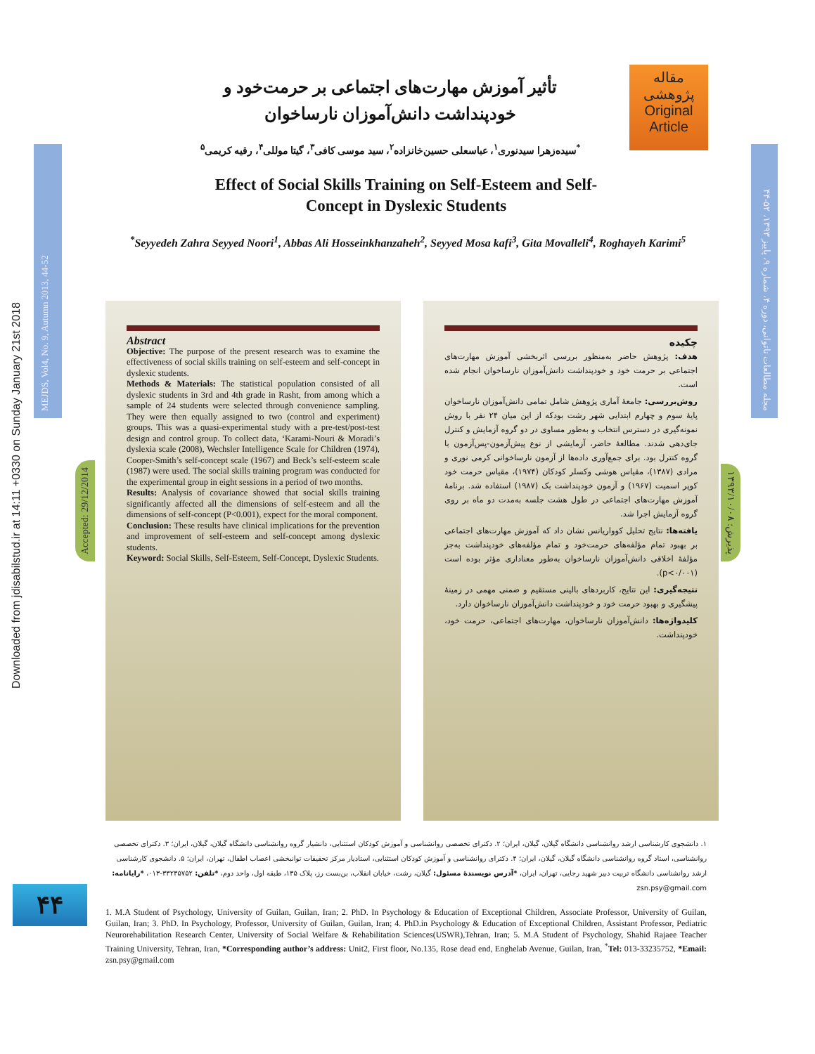Downloaded from jdisabilstud.ir at 14:11 +0330 on Sunday January 21st 2018
MEJDS, Vol4, No. 9, Autumn 2013, 44-52
مجله مطالعات ناتوانی، دوره ۴، شماره ۹، پاییز ۱۳۹۳، ۵۲-۴۴
مقاله
پژوهشی
Original
Article
تأثیر آموزش مهارت‌های اجتماعی بر حرمت‌خود و خودپنداشت دانش‌آموزان نارساخوان
<sup>*</sup> سیده‌زهرا سیدنوری<sup>۱</sup>، عباسعلی حسین‌خانزاده<sup>۲</sup>، سید موسی کافی<sup>۳</sup>، گیتا موللی<sup>۴</sup>، رقیه کریمی<sup>۵</sup>
Effect of Social Skills Training on Self-Esteem and Self-Concept in Dyslexic Students
<sup>*</sup> Seyyedeh Zahra Seyyed Noori<sup>1</sup>, Abbas Ali Hosseinkhanzaheh<sup>2</sup>, Seyyed Mosa kafi<sup>3</sup>, Gita Movalleli<sup>4</sup>, Roghayeh Karimi<sup>5</sup>
Accepted: 29/12/2014
پذیرش: ۱۳۹۳/۱۰/۰۸
Abstract
Objective: The purpose of the present research was to examine the effectiveness of social skills training on self-esteem and self-concept in dyslexic students.
Methods & Materials: The statistical population consisted of all dyslexic students in 3rd and 4th grade in Rasht, from among which a sample of 24 students were selected through convenience sampling. They were then equally assigned to two (control and experiment) groups. This was a quasi-experimental study with a pre-test/post-test design and control group. To collect data, ‘Karami-Nouri & Moradi’s dyslexia scale (2008), Wechsler Intelligence Scale for Children (1974), Cooper-Smith’s self-concept scale (1967) and Beck’s self-esteem scale (1987) were used. The social skills training program was conducted for the experimental group in eight sessions in a period of two months.
Results: Analysis of covariance showed that social skills training significantly affected all the dimensions of self-esteem and all the dimensions of self-concept (P<0.001), expect for the moral component.
Conclusion: These results have clinical implications for the prevention and improvement of self-esteem and self-concept among dyslexic students.
Keyword: Social Skills, Self-Esteem, Self-Concept, Dyslexic Students.
چکیده
هدف: پژوهش حاضر به‌منظور بررسی اثربخشی آموزش مهارت‌های اجتماعی بر حرمت خود و خودپنداشت دانش‌آموزان نارساخوان انجام شده است.
روش‌بررسی: جامعهٔ آماری پژوهش شامل تمامی دانش‌آموزان نارساخوان پایهٔ سوم و چهارم ابتدایی شهر رشت بودکه از این میان ۲۴ نفر با روش نمونه‌گیری در دسترس انتخاب و به‌طور مساوی در دو گروه آزمایش و کنترل جای‌دهی شدند. مطالعهٔ حاضر، آزمایشی از نوع پیش‌آزمون-پس‌آزمون با گروه کنترل بود. برای جمع‌آوری داده‌ها از آزمون نارساخوانی کرمی نوری و مرادی (۱۳۸۷)، مقیاس هوشی وکسلر کودکان (۱۹۷۴)، مقیاس حرمت خود کوپر اسمیت (۱۹۶۷) و آزمون خودپنداشت بک (۱۹۸۷) استفاده شد. برنامهٔ آموزش مهارت‌های اجتماعی در طول هشت جلسه به‌مدت دو ماه بر روی گروه آزمایش اجرا شد.
یافته‌ها: نتایج تحلیل کوواریانس نشان داد که آموزش مهارت‌های اجتماعی بر بهبود تمام مؤلفه‌های حرمت‌خود و تمام مؤلفه‌های خودپنداشت به‌جز مؤلفهٔ اخلاقی دانش‌آموزان نارساخوان به‌طور معناداری مؤثر بوده است (p<۰/۰۰۱).
نتیجه‌گیری: این نتایج، کاربردهای بالینی مستقیم و ضمنی مهمی در زمینهٔ پیشگیری و بهبود حرمت خود و خودپنداشت دانش‌آموزان نارساخوان دارد.
کلیدواژه‌ها: دانش‌آموزان نارساخوان، مهارت‌های اجتماعی، حرمت خود، خودپنداشت.
۱. دانشجوی کارشناسی ارشد روانشناسی دانشگاه گیلان، گیلان، ایران؛ ۲. دکترای تخصصی روانشناسی و آموزش کودکان استثنایی، دانشیار گروه روانشناسی دانشگاه گیلان، گیلان، ایران؛ ۳. دکترای تخصصی روانشناسی، استاد گروه روانشناسی دانشگاه گیلان، گیلان، ایران؛ ۴. دکترای روانشناسی و آموزش کودکان استثنایی، استادیار مرکز تحقیقات توانبخشی اعصاب اطفال، تهران، ایران؛ ۵. دانشجوی کارشناسی ارشد روانشناسی دانشگاه تربیت دبیر شهید رجایی، تهران، ایران، *آدرس نویسندهٔ مسئول: گیلان، رشت، خیابان انقلاب، بن‌بست رز، پلاک ۱۳۵، طبقه اول، واحد دوم، *تلفن: ۳۳۲۳۵۷۵۲-۰۱۳، *رایانامه: zsn.psy@gmail.com
۴۴
1. M.A Student of Psychology, University of Guilan, Guilan, Iran; 2. PhD. In Psychology & Education of Exceptional Children, Associate Professor, University of Guilan, Guilan, Iran; 3. PhD. In Psychology, Professor, University of Guilan, Guilan, Iran; 4. PhD.in Psychology & Education of Exceptional Children, Assistant Professor, Pediatric Neurorehabilitation Research Center, University of Social Welfare & Rehabilitation Sciences(USWR),Tehran, Iran; 5. M.A Student of Psychology, Shahid Rajaee Teacher Training University, Tehran, Iran, *Corresponding author’s address: Unit2, First floor, No.135, Rose dead end, Enghelab Avenue, Guilan, Iran, <sup>*</sup>Tel: 013-33235752, *Email: zsn.psy@gmail.com